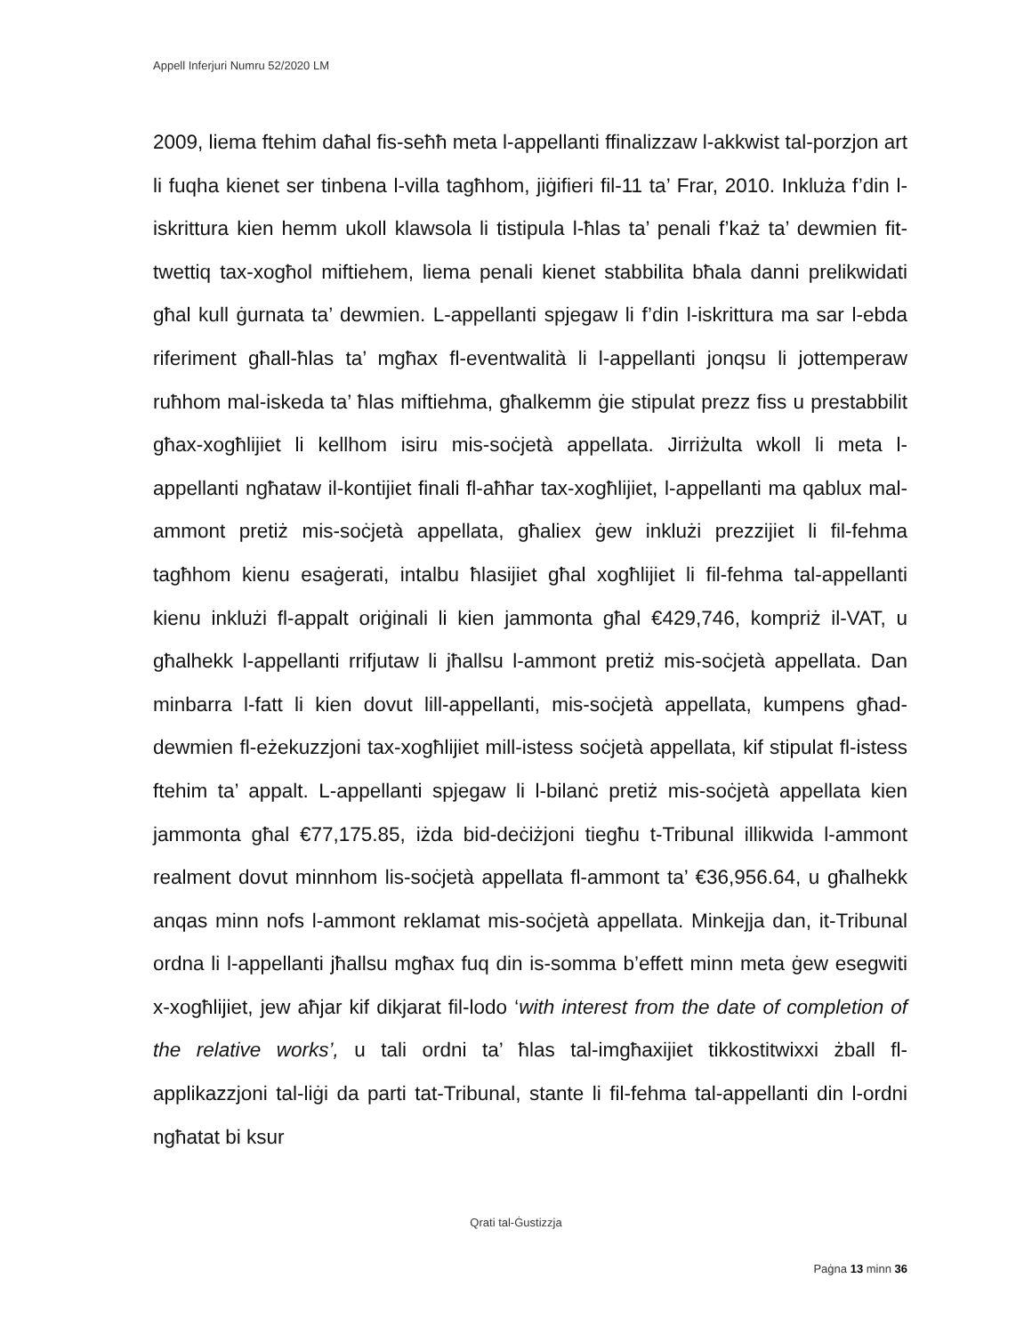Appell Inferjuri Numru 52/2020 LM
2009, liema ftehim daħal fis-seħħ meta l-appellanti ffinalizzaw l-akkwist tal-porzjon art li fuqha kienet ser tinbena l-villa tagħhom, jiġifieri fil-11 ta’ Frar, 2010. Inkluża f’din l-iskrittura kien hemm ukoll klawsola li tistipula l-ħlas ta’ penali f’każ ta’ dewmien fit-twettiq tax-xogħol miftiehem, liema penali kienet stabbilita bħala danni prelikwidati għal kull ġurnata ta’ dewmien. L-appellanti spjegaw li f’din l-iskrittura ma sar l-ebda riferiment għall-ħlas ta’ mgħax fl-eventwalità li l-appellanti jonqsu li jottemperaw ruħhom mal-iskeda ta’ ħlas miftiehma, għalkemm ġie stipulat prezz fiss u prestabbilit għax-xogħlijiet li kellhom isiru mis-soċjetà appellata. Jirriżulta wkoll li meta l-appellanti ngħataw il-kontijiet finali fl-aħħar tax-xogħlijiet, l-appellanti ma qablux mal-ammont pretiż mis-soċjetà appellata, għaliex ġew inklużi prezzijiet li fil-fehma tagħhom kienu esaġerati, intalbu ħlasijiet għal xogħlijiet li fil-fehma tal-appellanti kienu inklużi fl-appalt oriġinali li kien jammonta għal €429,746, kompriż il-VAT, u għalhekk l-appellanti rrifjutaw li jħallsu l-ammont pretiż mis-soċjetà appellata. Dan minbarra l-fatt li kien dovut lill-appellanti, mis-soċjetà appellata, kumpens għad-dewmien fl-eżekuzzjoni tax-xogħlijiet mill-istess soċjetà appellata, kif stipulat fl-istess ftehim ta’ appalt. L-appellanti spjegaw li l-bilanċ pretiż mis-soċjetà appellata kien jammonta għal €77,175.85, iżda bid-deċiżjoni tiegħu t-Tribunal illikwida l-ammont realment dovut minnhom lis-soċjetà appellata fl-ammont ta’ €36,956.64, u għalhekk anqas minn nofs l-ammont reklamat mis-soċjetà appellata. Minkejja dan, it-Tribunal ordna li l-appellanti jħallsu mgħax fuq din is-somma b’effett minn meta ġew esegwiti x-xogħlijiet, jew aħjar kif dikjarat fil-lodo ‘with interest from the date of completion of the relative works’, u tali ordni ta’ ħlas tal-imgħaxijiet tikkostitwixxi żball fl-applikazzjoni tal-liġi da parti tat-Tribunal, stante li fil-fehma tal-appellanti din l-ordni ngħatat bi ksur
Qrati tal-Ġustizzja
Paġna 13 minn 36